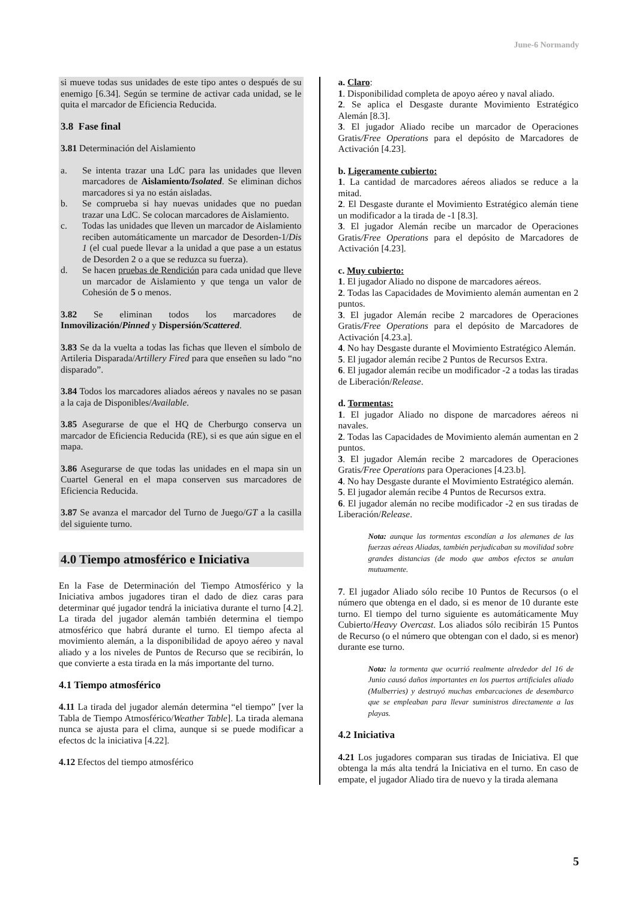June-6 Normandy
si mueve todas sus unidades de este tipo antes o después de su enemigo [6.34]. Según se termine de activar cada unidad, se le quita el marcador de Eficiencia Reducida.
3.8 Fase final
3.81 Determinación del Aislamiento
a. Se intenta trazar una LdC para las unidades que lleven marcadores de Aislamiento/Isolated. Se eliminan dichos marcadores si ya no están aisladas.
b. Se comprueba si hay nuevas unidades que no puedan trazar una LdC. Se colocan marcadores de Aislamiento.
c. Todas las unidades que lleven un marcador de Aislamiento reciben automáticamente un marcador de Desorden-1/Dis 1 (el cual puede llevar a la unidad a que pase a un estatus de Desorden 2 o a que se reduzca su fuerza).
d. Se hacen pruebas de Rendición para cada unidad que lleve un marcador de Aislamiento y que tenga un valor de Cohesión de 5 o menos.
3.82 Se eliminan todos los marcadores de Inmovilización/Pinned y Dispersión/Scattered.
3.83 Se da la vuelta a todas las fichas que lleven el símbolo de Artileria Disparada/Artillery Fired para que enseñen su lado “no disparado”.
3.84 Todos los marcadores aliados aéreos y navales no se pasan a la caja de Disponibles/Available.
3.85 Asegurarse de que el HQ de Cherburgo conserva un marcador de Eficiencia Reducida (RE), si es que aún sigue en el mapa.
3.86 Asegurarse de que todas las unidades en el mapa sin un Cuartel General en el mapa conserven sus marcadores de Eficiencia Reducida.
3.87 Se avanza el marcador del Turno de Juego/GT a la casilla del siguiente turno.
4.0 Tiempo atmosférico e Iniciativa
En la Fase de Determinación del Tiempo Atmosférico y la Iniciativa ambos jugadores tiran el dado de diez caras para determinar qué jugador tendrá la iniciativa durante el turno [4.2]. La tirada del jugador alemán también determina el tiempo atmosférico que habrá durante el turno. El tiempo afecta al movimiento alemán, a la disponibilidad de apoyo aéreo y naval aliado y a los niveles de Puntos de Recurso que se recibirán, lo que convierte a esta tirada en la más importante del turno.
4.1 Tiempo atmosférico
4.11 La tirada del jugador alemán determina “el tiempo” [ver la Tabla de Tiempo Atmosférico/Weather Table]. La tirada alemana nunca se ajusta para el clima, aunque si se puede modificar a efectos dc la iniciativa [4.22].
4.12 Efectos del tiempo atmosférico
a. Claro:
1. Disponibilidad completa de apoyo aéreo y naval aliado.
2. Se aplica el Desgaste durante Movimiento Estratégico Alemán [8.3].
3. El jugador Aliado recibe un marcador de Operaciones Gratis/Free Operations para el depósito de Marcadores de Activación [4.23].
b. Ligeramente cubierto:
1. La cantidad de marcadores aéreos aliados se reduce a la mitad.
2. El Desgaste durante el Movimiento Estratégico alemán tiene un modificador a la tirada de -1 [8.3].
3. El jugador Alemán recibe un marcador de Operaciones Gratis/Free Operations para el depósito de Marcadores de Activación [4.23].
c. Muy cubierto:
1. El jugador Aliado no dispone de marcadores aéreos.
2. Todas las Capacidades de Movimiento alemán aumentan en 2 puntos.
3. El jugador Alemán recibe 2 marcadores de Operaciones Gratis/Free Operations para el depósito de Marcadores de Activación [4.23.a].
4. No hay Desgaste durante el Movimiento Estratégico Alemán.
5. El jugador alemán recibe 2 Puntos de Recursos Extra.
6. El jugador alemán recibe un modificador -2 a todas las tiradas de Liberación/Release.
d. Tormentas:
1. El jugador Aliado no dispone de marcadores aéreos ni navales.
2. Todas las Capacidades de Movimiento alemán aumentan en 2 puntos.
3. El jugador Alemán recibe 2 marcadores de Operaciones Gratis/Free Operations para Operaciones [4.23.b].
4. No hay Desgaste durante el Movimiento Estratégico alemán.
5. El jugador alemán recibe 4 Puntos de Recursos extra.
6. El jugador alemán no recibe modificador -2 en sus tiradas de Liberación/Release.
Nota: aunque las tormentas escondían a los alemanes de las fuerzas aéreas Aliadas, también perjudicaban su movilidad sobre grandes distancias (de modo que ambos efectos se anulan mutuamente.
7. El jugador Aliado sólo recibe 10 Puntos de Recursos (o el número que obtenga en el dado, si es menor de 10 durante este turno. El tiempo del turno siguiente es automáticamente Muy Cubierto/Heavy Overcast. Los aliados sólo recibirán 15 Puntos de Recurso (o el número que obtengan con el dado, si es menor) durante ese turno.
Nota: la tormenta que ocurrió realmente alrededor del 16 de Junio causó daños importantes en los puertos artificiales aliado (Mulberries) y destruyó muchas embarcaciones de desembarco que se empleaban para llevar suministros directamente a las playas.
4.2 Iniciativa
4.21 Los jugadores comparan sus tiradas de Iniciativa. El que obtenga la más alta tendrá la Iniciativa en el turno. En caso de empate, el jugador Aliado tira de nuevo y la tirada alemana
5